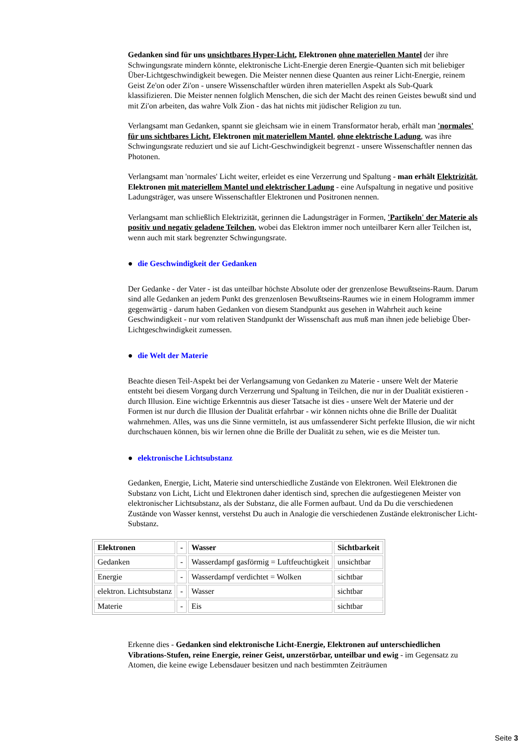Gedanken sind für uns unsichtbares Hyper-Licht, Elektronen ohne materiellen Mantel der ihre Schwingungsrate mindern könnte, elektronische Licht-Energie deren Energie-Quanten sich mit beliebiger Über-Lichtgeschwindigkeit bewegen. Die Meister nennen diese Quanten aus reiner Licht-Energie, reinem Geist Ze'on oder Zi'on - unsere Wissenschaftler würden ihren materiellen Aspekt als Sub-Quark klassifizieren. Die Meister nennen folglich Menschen, die sich der Macht des reinen Geistes bewußt sind und mit Zi'on arbeiten, das wahre Volk Zion - das hat nichts mit jüdischer Religion zu tun.
Verlangsamt man Gedanken, spannt sie gleichsam wie in einem Transformator herab, erhält man 'normales' für uns sichtbares Licht, Elektronen mit materiellem Mantel, ohne elektrische Ladung, was ihre Schwingungsrate reduziert und sie auf Licht-Geschwindigkeit begrenzt - unsere Wissenschaftler nennen das Photonen.
Verlangsamt man 'normales' Licht weiter, erleidet es eine Verzerrung und Spaltung - man erhält Elektrizität, Elektronen mit materiellem Mantel und elektrischer Ladung - eine Aufspaltung in negative und positive Ladungsträger, was unsere Wissenschaftler Elektronen und Positronen nennen.
Verlangsamt man schließlich Elektrizität, gerinnen die Ladungsträger in Formen, 'Partikeln' der Materie als positiv und negativ geladene Teilchen, wobei das Elektron immer noch unteilbarer Kern aller Teilchen ist, wenn auch mit stark begrenzter Schwingungsrate.
● die Geschwindigkeit der Gedanken
Der Gedanke - der Vater - ist das unteilbar höchste Absolute oder der grenzenlose Bewußtseins-Raum. Darum sind alle Gedanken an jedem Punkt des grenzenlosen Bewußtseins-Raumes wie in einem Hologramm immer gegenwärtig - darum haben Gedanken von diesem Standpunkt aus gesehen in Wahrheit auch keine Geschwindigkeit - nur vom relativen Standpunkt der Wissenschaft aus muß man ihnen jede beliebige Über-Lichtgeschwindigkeit zumessen.
● die Welt der Materie
Beachte diesen Teil-Aspekt bei der Verlangsamung von Gedanken zu Materie - unsere Welt der Materie entsteht bei diesem Vorgang durch Verzerrung und Spaltung in Teilchen, die nur in der Dualität existieren - durch Illusion. Eine wichtige Erkenntnis aus dieser Tatsache ist dies - unsere Welt der Materie und der Formen ist nur durch die Illusion der Dualität erfahrbar - wir können nichts ohne die Brille der Dualität wahrnehmen. Alles, was uns die Sinne vermitteln, ist aus umfassenderer Sicht perfekte Illusion, die wir nicht durchschauen können, bis wir lernen ohne die Brille der Dualität zu sehen, wie es die Meister tun.
● elektronische Lichtsubstanz
Gedanken, Energie, Licht, Materie sind unterschiedliche Zustände von Elektronen. Weil Elektronen die Substanz von Licht, Licht und Elektronen daher identisch sind, sprechen die aufgestiegenen Meister von elektronischer Lichtsubstanz, als der Substanz, die alle Formen aufbaut. Und da Du die verschiedenen Zustände von Wasser kennst, verstehst Du auch in Analogie die verschiedenen Zustände elektronischer Licht-Substanz.
| Elektronen | - | Wasser | Sichtbarkeit |
| Gedanken | - | Wasserdampf gasförmig = Luftfeuchtigkeit | unsichtbar |
| Energie | - | Wasserdampf verdichtet = Wolken | sichtbar |
| elektron. Lichtsubstanz | - | Wasser | sichtbar |
| Materie | - | Eis | sichtbar |
Erkenne dies - Gedanken sind elektronische Licht-Energie, Elektronen auf unterschiedlichen Vibrations-Stufen, reine Energie, reiner Geist, unzerstörbar, unteilbar und ewig - im Gegensatz zu Atomen, die keine ewige Lebensdauer besitzen und nach bestimmten Zeiträumen
Seite 3